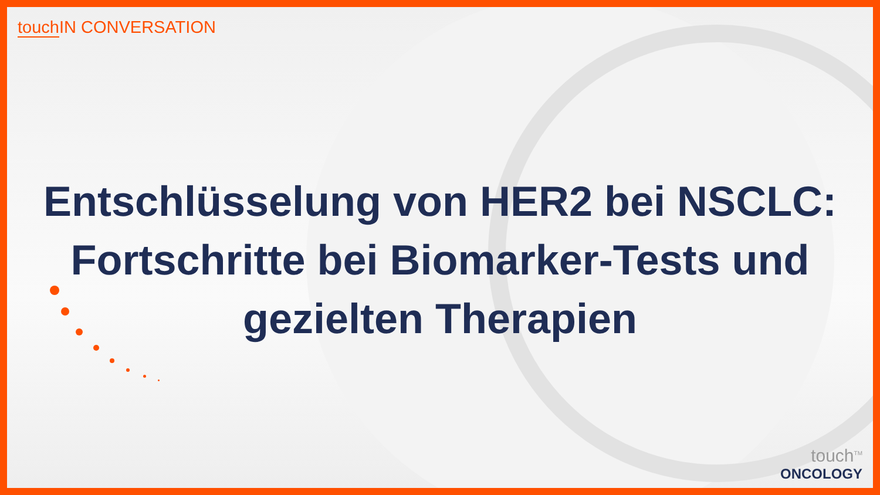touch IN CONVERSATION
Entschlüsselung von HER2 bei NSCLC: Fortschritte bei Biomarker-Tests und gezielten Therapien
touch<sup>TM</sup>
ONCOLOGY